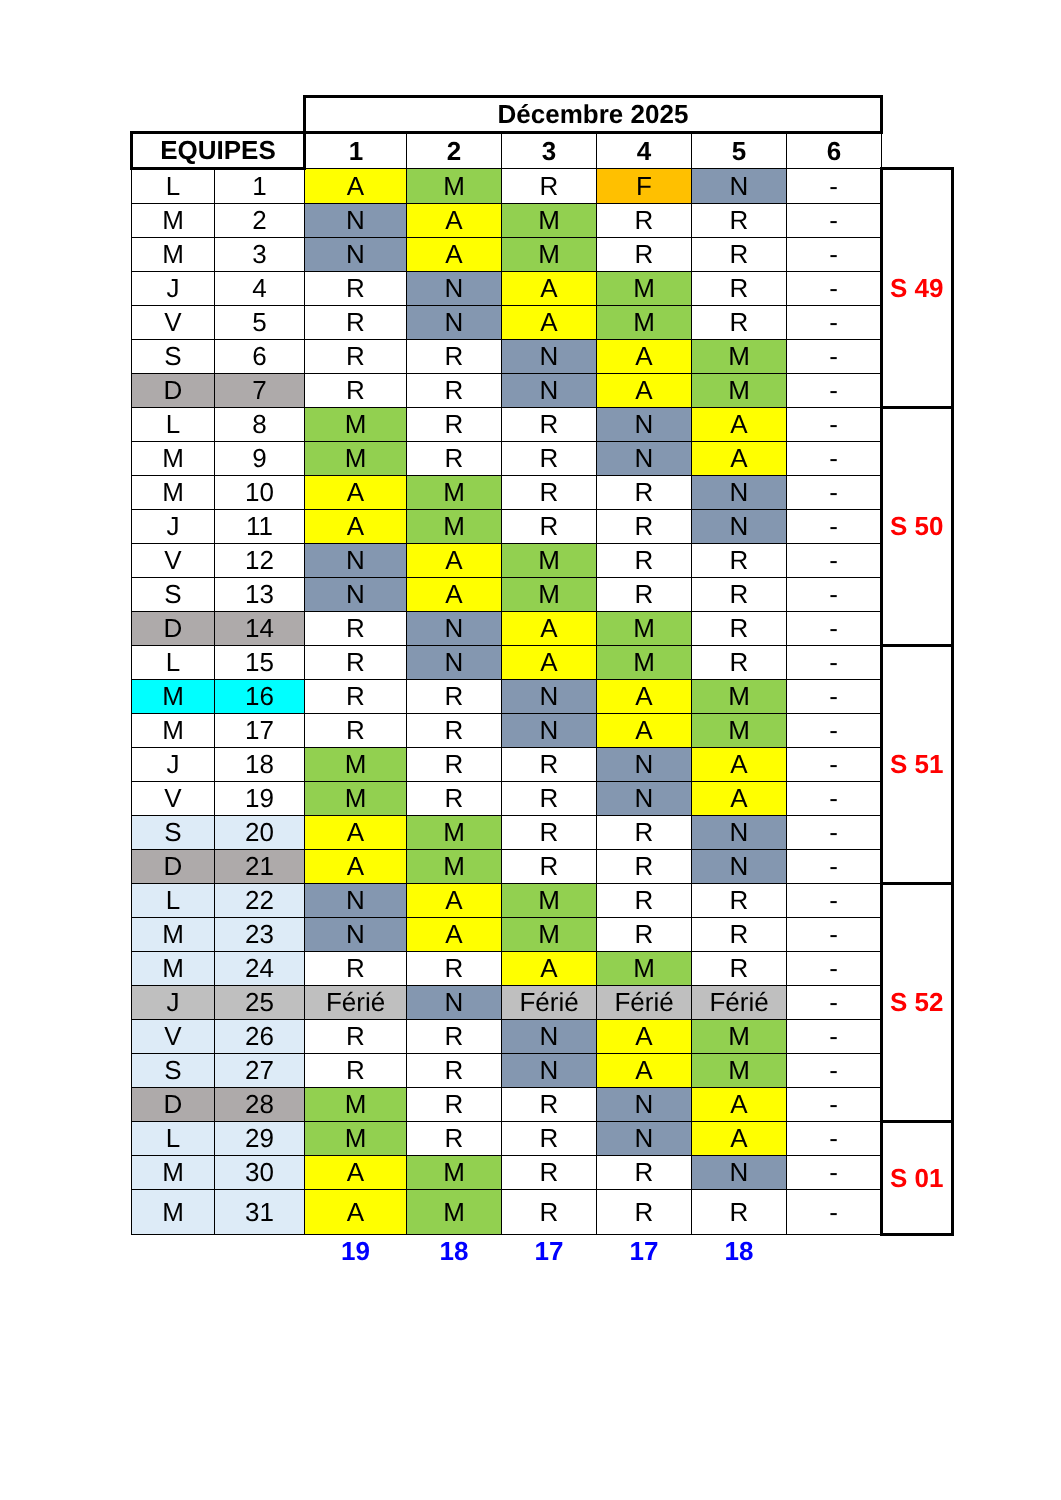| | | Décembre 2025 | | | | | | |
| EQUIPES | | 1 | 2 | 3 | 4 | 5 | 6 | |
| L | 1 | A | M | R | F | N | - | S 49 |
| M | 2 | N | A | M | R | R | - | |
| M | 3 | N | A | M | R | R | - | |
| J | 4 | R | N | A | M | R | - | |
| V | 5 | R | N | A | M | R | - | |
| S | 6 | R | R | N | A | M | - | |
| D | 7 | R | R | N | A | M | - | |
| L | 8 | M | R | R | N | A | - | S 50 |
| M | 9 | M | R | R | N | A | - | |
| M | 10 | A | M | R | R | N | - | |
| J | 11 | A | M | R | R | N | - | |
| V | 12 | N | A | M | R | R | - | |
| S | 13 | N | A | M | R | R | - | |
| D | 14 | R | N | A | M | R | - | |
| L | 15 | R | N | A | M | R | - | S 51 |
| M | 16 | R | R | N | A | M | - | |
| M | 17 | R | R | N | A | M | - | |
| J | 18 | M | R | R | N | A | - | |
| V | 19 | M | R | R | N | A | - | |
| S | 20 | A | M | R | R | N | - | |
| D | 21 | A | M | R | R | N | - | |
| L | 22 | N | A | M | R | R | - | S 52 |
| M | 23 | N | A | M | R | R | - | |
| M | 24 | R | R | A | M | R | - | |
| J | 25 | Férié | N | Férié | Férié | Férié | - | |
| V | 26 | R | R | N | A | M | - | |
| S | 27 | R | R | N | A | M | - | |
| D | 28 | M | R | R | N | A | - | |
| L | 29 | M | R | R | N | A | - | S 01 |
| M | 30 | A | M | R | R | N | - | |
| M | 31 | A | M | R | R | R | - | |
| | | 19 | 18 | 17 | 17 | 18 | | |